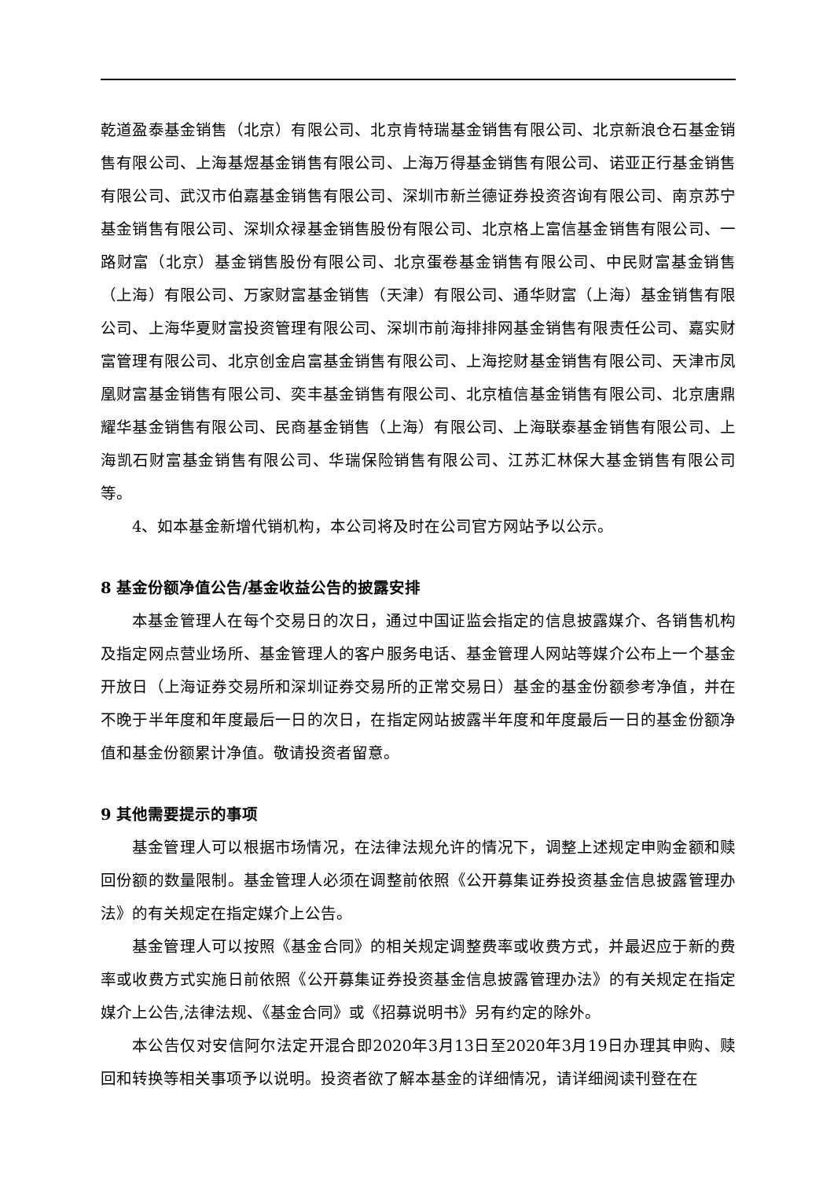乾道盈泰基金销售（北京）有限公司、北京肯特瑞基金销售有限公司、北京新浪仓石基金销售有限公司、上海基煜基金销售有限公司、上海万得基金销售有限公司、诺亚正行基金销售有限公司、武汉市伯嘉基金销售有限公司、深圳市新兰德证券投资咨询有限公司、南京苏宁基金销售有限公司、深圳众禄基金销售股份有限公司、北京格上富信基金销售有限公司、一路财富（北京）基金销售股份有限公司、北京蛋卷基金销售有限公司、中民财富基金销售（上海）有限公司、万家财富基金销售（天津）有限公司、通华财富（上海）基金销售有限公司、上海华夏财富投资管理有限公司、深圳市前海排排网基金销售有限责任公司、嘉实财富管理有限公司、北京创金启富基金销售有限公司、上海挖财基金销售有限公司、天津市凤凰财富基金销售有限公司、奕丰基金销售有限公司、北京植信基金销售有限公司、北京唐鼎耀华基金销售有限公司、民商基金销售（上海）有限公司、上海联泰基金销售有限公司、上海凯石财富基金销售有限公司、华瑞保险销售有限公司、江苏汇林保大基金销售有限公司等。
4、如本基金新增代销机构，本公司将及时在公司官方网站予以公示。
8 基金份额净值公告/基金收益公告的披露安排
本基金管理人在每个交易日的次日，通过中国证监会指定的信息披露媒介、各销售机构及指定网点营业场所、基金管理人的客户服务电话、基金管理人网站等媒介公布上一个基金开放日（上海证券交易所和深圳证券交易所的正常交易日）基金的基金份额参考净值，并在不晚于半年度和年度最后一日的次日，在指定网站披露半年度和年度最后一日的基金份额净值和基金份额累计净值。敬请投资者留意。
9 其他需要提示的事项
基金管理人可以根据市场情况，在法律法规允许的情况下，调整上述规定申购金额和赎回份额的数量限制。基金管理人必须在调整前依照《公开募集证券投资基金信息披露管理办法》的有关规定在指定媒介上公告。
基金管理人可以按照《基金合同》的相关规定调整费率或收费方式，并最迟应于新的费率或收费方式实施日前依照《公开募集证券投资基金信息披露管理办法》的有关规定在指定媒介上公告,法律法规、《基金合同》或《招募说明书》另有约定的除外。
本公告仅对安信阿尔法定开混合即2020年3月13日至2020年3月19日办理其申购、赎回和转换等相关事项予以说明。投资者欲了解本基金的详细情况，请详细阅读刊登在在